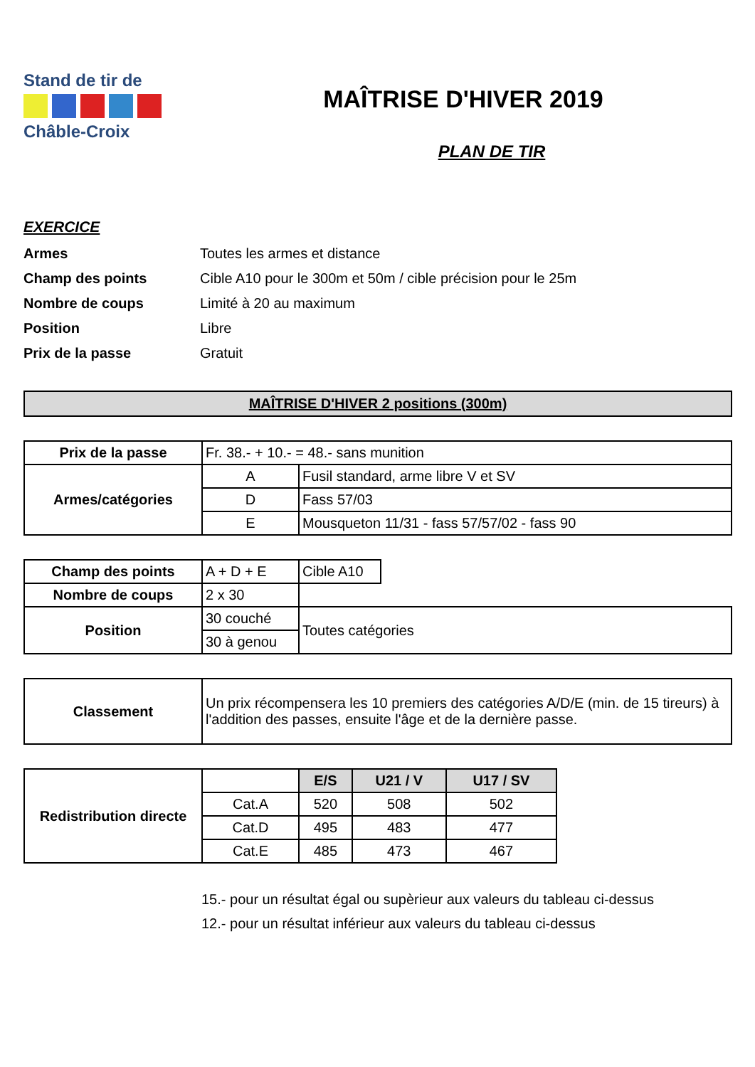Stand de tir de
Châble-Croix
MAÎTRISE D'HIVER 2019
PLAN DE TIR
EXERCICE
Armes Toutes les armes et distance
Champ des points Cible A10 pour le 300m et 50m / cible précision pour le 25m
Nombre de coups Limité à 20 au maximum
Position Libre
Prix de la passe Gratuit
MAÎTRISE D'HIVER 2 positions (300m)
| Prix de la passe | Fr. 38.- + 10.- = 48.- sans munition | |
| Armes/catégories | A | Fusil standard, arme libre V et SV |
| | D | Fass 57/03 |
| | E | Mousqueton 11/31 - fass 57/57/02 - fass 90 |
| Champ des points | A + D + E | Cible A10 | |
| Nombre de coups | 2 x 30 | | |
| Position | 30 couché | Toutes catégories | |
| | 30 à genou | | |
| Classement | Un prix récompensera les 10 premiers des catégories A/D/E (min. de 15 tireurs) à l'addition des passes, ensuite l'âge et de la dernière passe. |
| Redistribution directe | | E/S | U21 / V | U17 / SV |
| | Cat.A | 520 | 508 | 502 |
| | Cat.D | 495 | 483 | 477 |
| | Cat.E | 485 | 473 | 467 |
15.- pour un résultat égal ou supèrieur aux valeurs du tableau ci-dessus
12.- pour un résultat inférieur aux valeurs du tableau ci-dessus